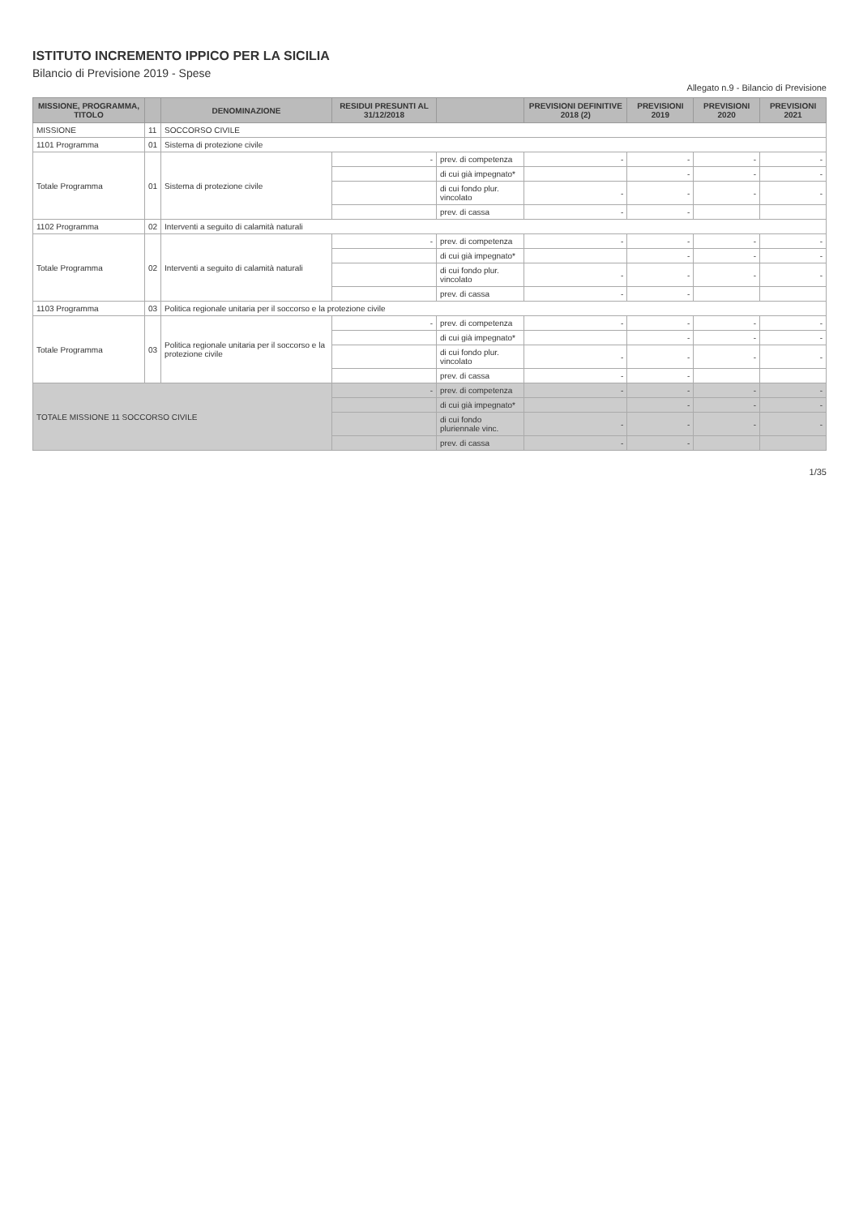ISTITUTO INCREMENTO IPPICO PER LA SICILIA
Bilancio di Previsione 2019 - Spese
Allegato n.9 - Bilancio di Previsione
| MISSIONE, PROGRAMMA, TITOLO | | DENOMINAZIONE | RESIDUI PRESUNTI AL 31/12/2018 | | PREVISIONI DEFINITIVE 2018 (2) | PREVISIONI 2019 | PREVISIONI 2020 | PREVISIONI 2021 |
| --- | --- | --- | --- | --- | --- | --- | --- | --- |
| MISSIONE | 11 | SOCCORSO CIVILE | | | | | | |
| 1101 Programma | 01 | Sistema di protezione civile | | | | | | |
| Totale Programma | 01 | Sistema di protezione civile | - | prev. di competenza | - | - | - | - |
| | | | | di cui già impegnato* | | - | - | - |
| | | | | di cui fondo plur. vincolato | - | - | - | - |
| | | | | prev. di cassa | - | - | | |
| 1102 Programma | 02 | Interventi a seguito di calamità naturali | | | | | | |
| Totale Programma | 02 | Interventi a seguito di calamità naturali | - | prev. di competenza | - | - | - | - |
| | | | | di cui già impegnato* | | - | - | - |
| | | | | di cui fondo plur. vincolato | - | - | - | - |
| | | | | prev. di cassa | - | - | | |
| 1103 Programma | 03 | Politica regionale unitaria per il soccorso e la protezione civile | | | | | | |
| Totale Programma | 03 | Politica regionale unitaria per il soccorso e la protezione civile | - | prev. di competenza | - | - | - | - |
| | | | | di cui già impegnato* | | - | - | - |
| | | | | di cui fondo plur. vincolato | - | - | - | - |
| | | | | prev. di cassa | - | - | | |
| TOTALE MISSIONE 11 SOCCORSO CIVILE | | | - | prev. di competenza | - | - | - | - |
| | | | | di cui già impegnato* | | - | - | - |
| | | | | di cui fondo pluriennale vinc. | - | - | - | - |
| | | | | prev. di cassa | - | - | | |
1/35